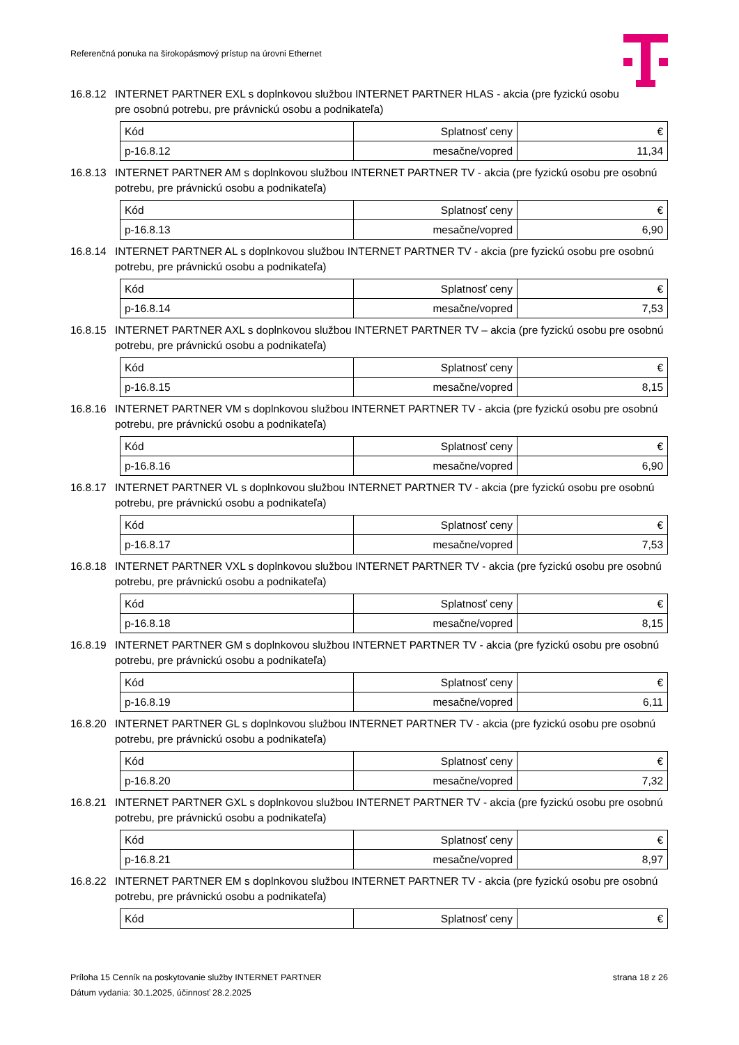Referenčná ponuka na širokopásmový prístup na úrovni Ethernet
16.8.12
INTERNET PARTNER EXL s doplnkovou službou INTERNET PARTNER HLAS - akcia (pre fyzickú osobu
pre osobnú potrebu, pre právnickú osobu a podnikateľa)
| Kód | Splatnosť ceny | € |
| p-16.8.12 | mesačne/vopred | 11,34 |
16.8.13
INTERNET PARTNER AM s doplnkovou službou INTERNET PARTNER TV - akcia (pre fyzickú osobu pre osobnú potrebu, pre právnickú osobu a podnikateľa)
| Kód | Splatnosť ceny | € |
| p-16.8.13 | mesačne/vopred | 6,90 |
16.8.14
INTERNET PARTNER AL s doplnkovou službou INTERNET PARTNER TV - akcia (pre fyzickú osobu pre osobnú potrebu, pre právnickú osobu a podnikateľa)
| Kód | Splatnosť ceny | € |
| p-16.8.14 | mesačne/vopred | 7,53 |
16.8.15
INTERNET PARTNER AXL s doplnkovou službou INTERNET PARTNER TV – akcia (pre fyzickú osobu pre osobnú potrebu, pre právnickú osobu a podnikateľa)
| Kód | Splatnosť ceny | € |
| p-16.8.15 | mesačne/vopred | 8,15 |
16.8.16
INTERNET PARTNER VM s doplnkovou službou INTERNET PARTNER TV - akcia (pre fyzickú osobu pre osobnú potrebu, pre právnickú osobu a podnikateľa)
| Kód | Splatnosť ceny | € |
| p-16.8.16 | mesačne/vopred | 6,90 |
16.8.17
INTERNET PARTNER VL s doplnkovou službou INTERNET PARTNER TV - akcia (pre fyzickú osobu pre osobnú potrebu, pre právnickú osobu a podnikateľa)
| Kód | Splatnosť ceny | € |
| p-16.8.17 | mesačne/vopred | 7,53 |
16.8.18
INTERNET PARTNER VXL s doplnkovou službou INTERNET PARTNER TV - akcia (pre fyzickú osobu pre osobnú potrebu, pre právnickú osobu a podnikateľa)
| Kód | Splatnosť ceny | € |
| p-16.8.18 | mesačne/vopred | 8,15 |
16.8.19
INTERNET PARTNER GM s doplnkovou službou INTERNET PARTNER TV - akcia (pre fyzickú osobu pre osobnú potrebu, pre právnickú osobu a podnikateľa)
| Kód | Splatnosť ceny | € |
| p-16.8.19 | mesačne/vopred | 6,11 |
16.8.20
INTERNET PARTNER GL s doplnkovou službou INTERNET PARTNER TV - akcia (pre fyzickú osobu pre osobnú potrebu, pre právnickú osobu a podnikateľa)
| Kód | Splatnosť ceny | € |
| p-16.8.20 | mesačne/vopred | 7,32 |
16.8.21
INTERNET PARTNER GXL s doplnkovou službou INTERNET PARTNER TV - akcia (pre fyzickú osobu pre osobnú potrebu, pre právnickú osobu a podnikateľa)
| Kód | Splatnosť ceny | € |
| p-16.8.21 | mesačne/vopred | 8,97 |
16.8.22
INTERNET PARTNER EM s doplnkovou službou INTERNET PARTNER TV - akcia (pre fyzickú osobu pre osobnú potrebu, pre právnickú osobu a podnikateľa)
| Kód | Splatnosť ceny | € |
Príloha 15 Cenník na poskytovanie služby INTERNET PARTNER strana 18 z 26
Dátum vydania: 30.1.2025, účinnosť 28.2.2025